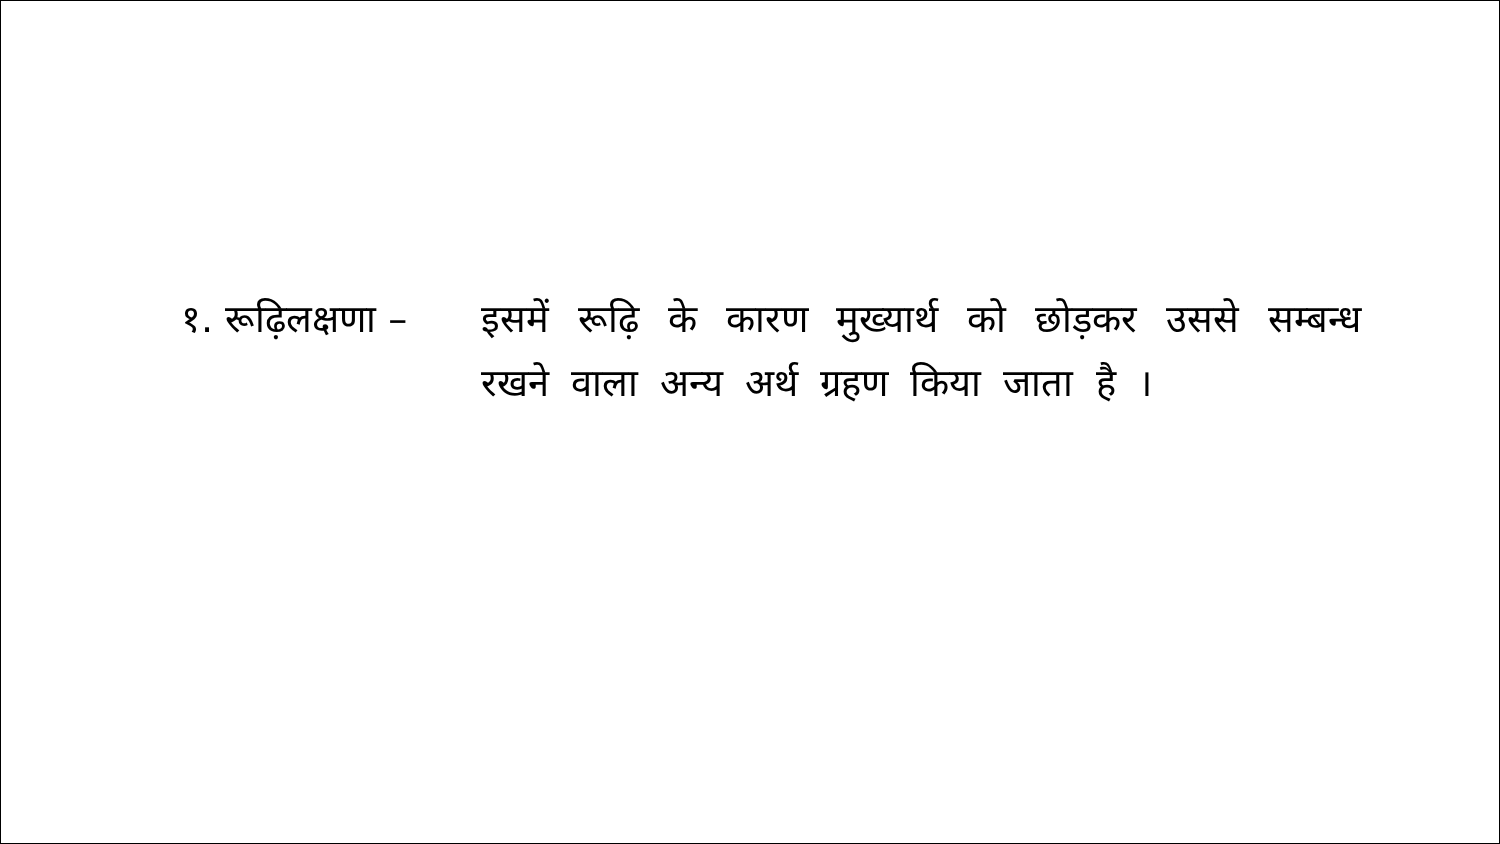१. रूढ़िलक्षणा – इसमें रूढ़ि के कारण मुख्यार्थ को छोड़कर उससे सम्बन्ध रखने वाला अन्य अर्थ ग्रहण किया जाता है ।